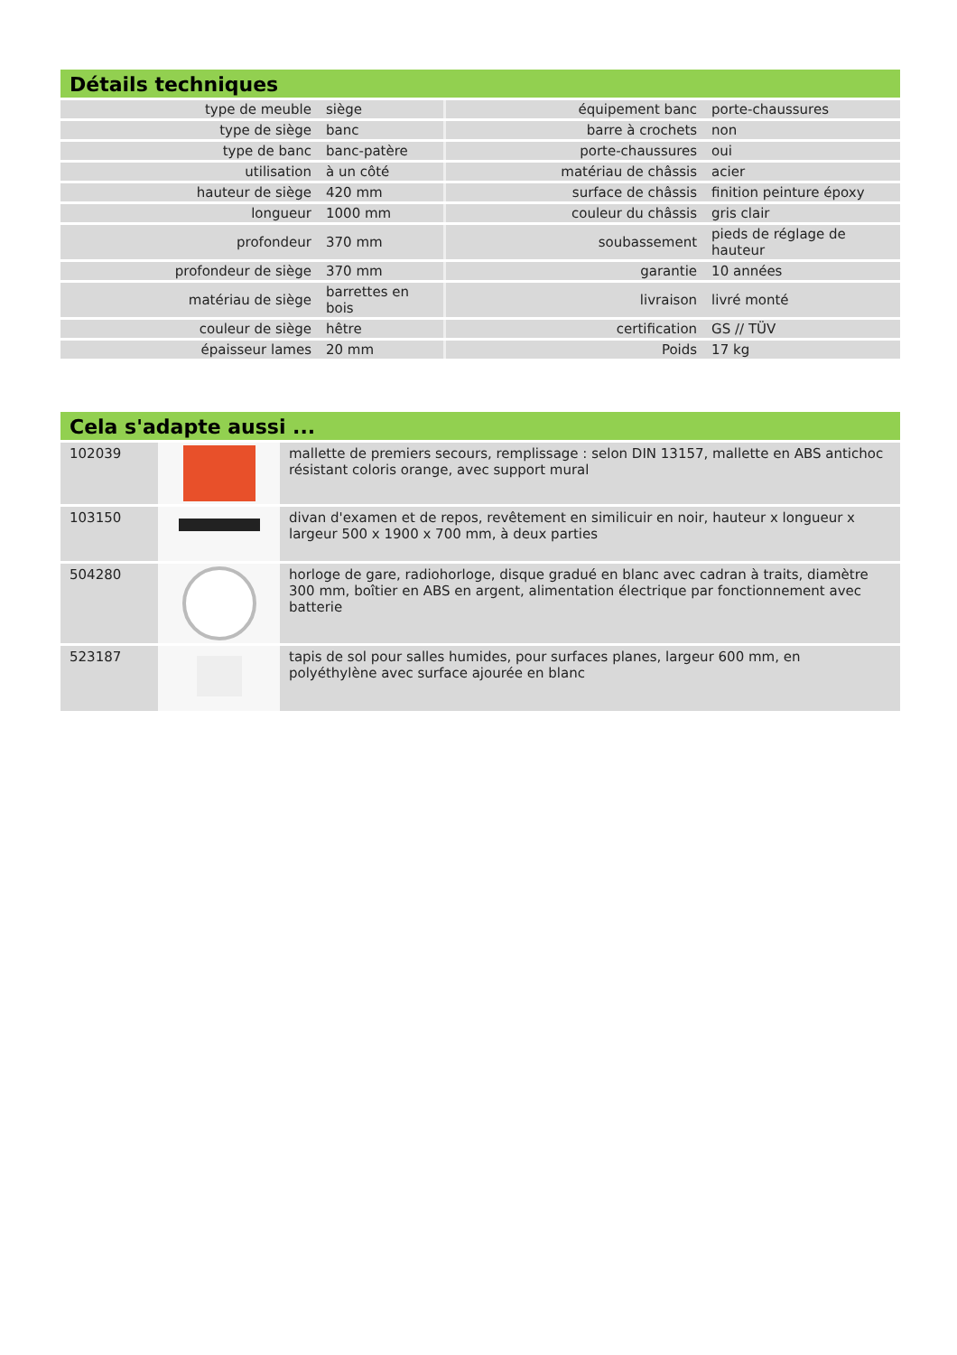Détails techniques
| type de meuble | siège | équipement banc | porte-chaussures |
| type de siège | banc | barre à crochets | non |
| type de banc | banc-patère | porte-chaussures | oui |
| utilisation | à un côté | matériau de châssis | acier |
| hauteur de siège | 420 mm | surface de châssis | finition peinture époxy |
| longueur | 1000 mm | couleur du châssis | gris clair |
| profondeur | 370 mm | soubassement | pieds de réglage de hauteur |
| profondeur de siège | 370 mm | garantie | 10 années |
| matériau de siège | barrettes en bois | livraison | livré monté |
| couleur de siège | hêtre | certification | GS // TÜV |
| épaisseur lames | 20 mm | Poids | 17 kg |
Cela s'adapte aussi ...
| 102039 | | mallette de premiers secours, remplissage : selon DIN 13157, mallette en ABS antichoc résistant coloris orange, avec support mural |
| 103150 | | divan d'examen et de repos, revêtement en similicuir en noir, hauteur x longueur x largeur 500 x 1900 x 700 mm, à deux parties |
| 504280 | | horloge de gare, radiohorloge, disque gradué en blanc avec cadran à traits, diamètre 300 mm, boîtier en ABS en argent, alimentation électrique par fonctionnement avec batterie |
| 523187 | | tapis de sol pour salles humides, pour surfaces planes, largeur 600 mm, en polyéthylène avec surface ajourée en blanc |